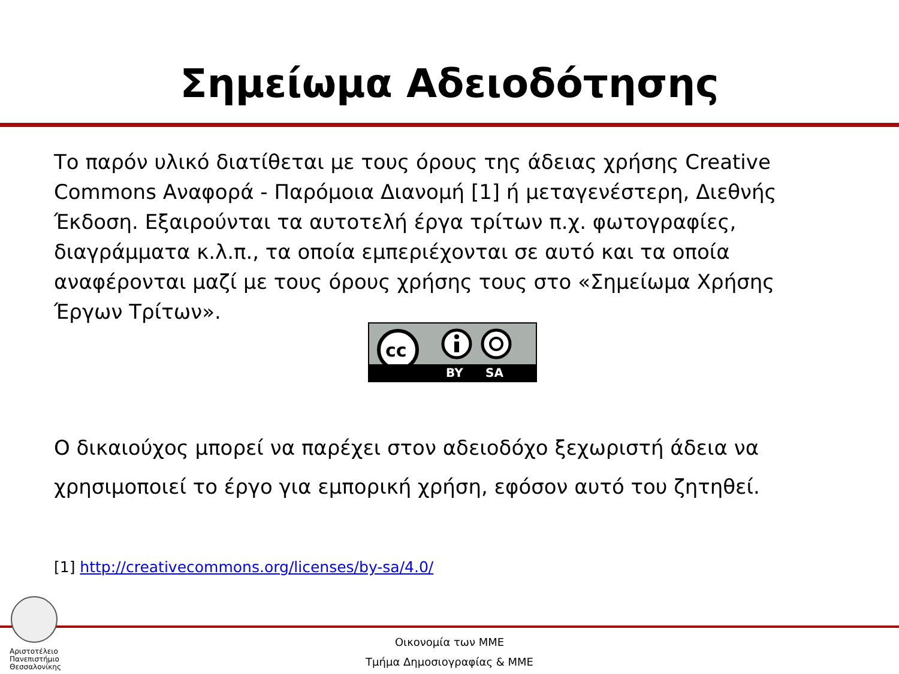Σημείωμα Αδειοδότησης
Το παρόν υλικό διατίθεται με τους όρους της άδειας χρήσης Creative Commons Αναφορά - Παρόμοια Διανομή [1] ή μεταγενέστερη, Διεθνής Έκδοση. Εξαιρούνται τα αυτοτελή έργα τρίτων π.χ. φωτογραφίες, διαγράμματα κ.λ.π., τα οποία εμπεριέχονται σε αυτό και τα οποία αναφέρονται μαζί με τους όρους χρήσης τους στο «Σημείωμα Χρήσης Έργων Τρίτων».
cc
BY SA
Ο δικαιούχος μπορεί να παρέχει στον αδειοδόχο ξεχωριστή άδεια να χρησιμοποιεί το έργο για εμπορική χρήση, εφόσον αυτό του ζητηθεί.
[1] http://creativecommons.org/licenses/by-sa/4.0/
Αριστοτέλειο
Πανεπιστήμιο
Θεσσαλονίκης
Οικονομία των ΜΜΕ
Τμήμα Δημοσιογραφίας & ΜΜΕ